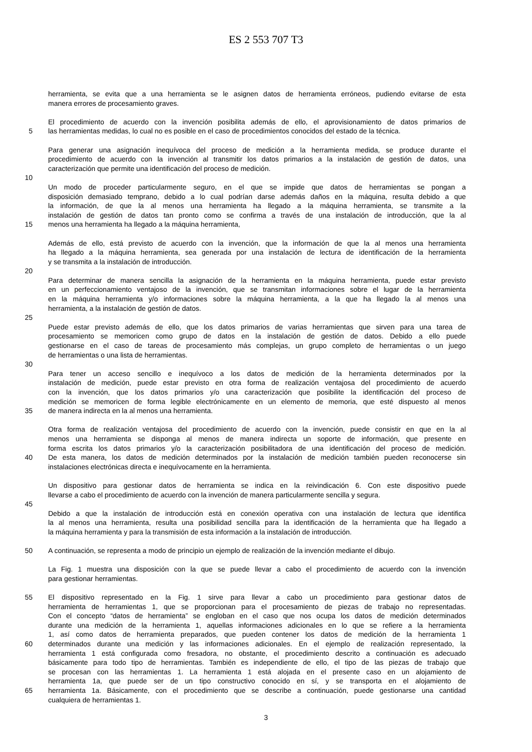ES 2 553 707 T3
herramienta, se evita que a una herramienta se le asignen datos de herramienta erróneos, pudiendo evitarse de esta
manera errores de procesamiento graves.
El procedimiento de acuerdo con la invención posibilita además de ello, el aprovisionamiento de datos primarios de
5 las herramientas medidas, lo cual no es posible en el caso de procedimientos conocidos del estado de la técnica.
Para generar una asignación inequívoca del proceso de medición a la herramienta medida, se produce durante el
procedimiento de acuerdo con la invención al transmitir los datos primarios a la instalación de gestión de datos, una
caracterización que permite una identificación del proceso de medición.
10
Un modo de proceder particularmente seguro, en el que se impide que datos de herramientas se pongan a
disposición demasiado temprano, debido a lo cual podrían darse además daños en la máquina, resulta debido a que
la información, de que la al menos una herramienta ha llegado a la máquina herramienta, se transmite a la
instalación de gestión de datos tan pronto como se confirma a través de una instalación de introducción, que la al
15 menos una herramienta ha llegado a la máquina herramienta,
Además de ello, está previsto de acuerdo con la invención, que la información de que la al menos una herramienta
ha llegado a la máquina herramienta, sea generada por una instalación de lectura de identificación de la herramienta
y se transmita a la instalación de introducción.
20
Para determinar de manera sencilla la asignación de la herramienta en la máquina herramienta, puede estar previsto
en un perfeccionamiento ventajoso de la invención, que se transmitan informaciones sobre el lugar de la herramienta
en la máquina herramienta y/o informaciones sobre la máquina herramienta, a la que ha llegado la al menos una
herramienta, a la instalación de gestión de datos.
25
Puede estar previsto además de ello, que los datos primarios de varias herramientas que sirven para una tarea de
procesamiento se memoricen como grupo de datos en la instalación de gestión de datos. Debido a ello puede
gestionarse en el caso de tareas de procesamiento más complejas, un grupo completo de herramientas o un juego
de herramientas o una lista de herramientas.
30
Para tener un acceso sencillo e inequívoco a los datos de medición de la herramienta determinados por la
instalación de medición, puede estar previsto en otra forma de realización ventajosa del procedimiento de acuerdo
con la invención, que los datos primarios y/o una caracterización que posibilite la identificación del proceso de
medición se memoricen de forma legible electrónicamente en un elemento de memoria, que esté dispuesto al menos
35 de manera indirecta en la al menos una herramienta.
Otra forma de realización ventajosa del procedimiento de acuerdo con la invención, puede consistir en que en la al
menos una herramienta se disponga al menos de manera indirecta un soporte de información, que presente en
forma escrita los datos primarios y/o la caracterización posibilitadora de una identificación del proceso de medición.
40 De esta manera, los datos de medición determinados por la instalación de medición también pueden reconocerse sin
instalaciones electrónicas directa e inequívocamente en la herramienta.
Un dispositivo para gestionar datos de herramienta se indica en la reivindicación 6. Con este dispositivo puede
llevarse a cabo el procedimiento de acuerdo con la invención de manera particularmente sencilla y segura.
45
Debido a que la instalación de introducción está en conexión operativa con una instalación de lectura que identifica
la al menos una herramienta, resulta una posibilidad sencilla para la identificación de la herramienta que ha llegado a
la máquina herramienta y para la transmisión de esta información a la instalación de introducción.
50 A continuación, se representa a modo de principio un ejemplo de realización de la invención mediante el dibujo.
La Fig. 1 muestra una disposición con la que se puede llevar a cabo el procedimiento de acuerdo con la invención
para gestionar herramientas.
55 El dispositivo representado en la Fig. 1 sirve para llevar a cabo un procedimiento para gestionar datos de
herramienta de herramientas 1, que se proporcionan para el procesamiento de piezas de trabajo no representadas.
Con el concepto “datos de herramienta” se engloban en el caso que nos ocupa los datos de medición determinados
durante una medición de la herramienta 1, aquellas informaciones adicionales en lo que se refiere a la herramienta
1, así como datos de herramienta preparados, que pueden contener los datos de medición de la herramienta 1
60 determinados durante una medición y las informaciones adicionales. En el ejemplo de realización representado, la
herramienta 1 está configurada como fresadora, no obstante, el procedimiento descrito a continuación es adecuado
básicamente para todo tipo de herramientas. También es independiente de ello, el tipo de las piezas de trabajo que
se procesan con las herramientas 1. La herramienta 1 está alojada en el presente caso en un alojamiento de
herramienta 1a, que puede ser de un tipo constructivo conocido en sí, y se transporta en el alojamiento de
65 herramienta 1a. Básicamente, con el procedimiento que se describe a continuación, puede gestionarse una cantidad
cualquiera de herramientas 1.
3